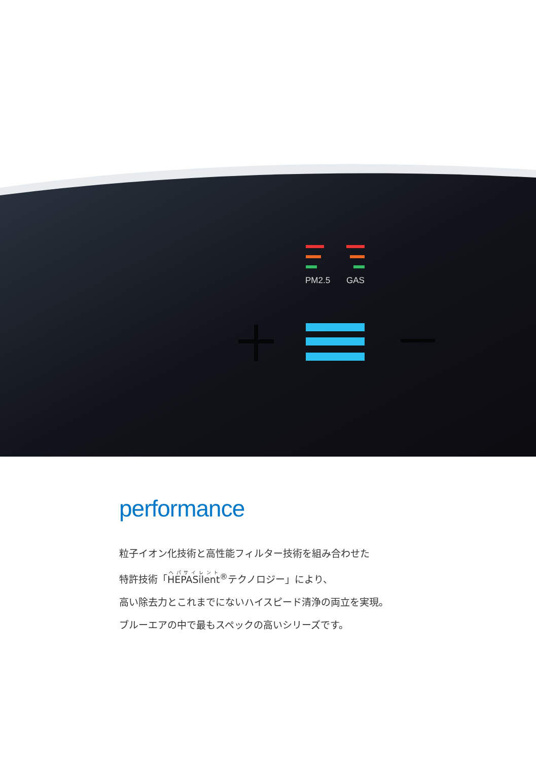PM2.5
GAS
performance
粒子イオン化技術と高性能フィルター技術を組み合わせた
特許技術「HEPASilent<sup>®</sup>テクノロジー」により、
高い除去力とこれまでにないハイスピード清浄の両立を実現。
ブルーエアの中で最もスペックの高いシリーズです。